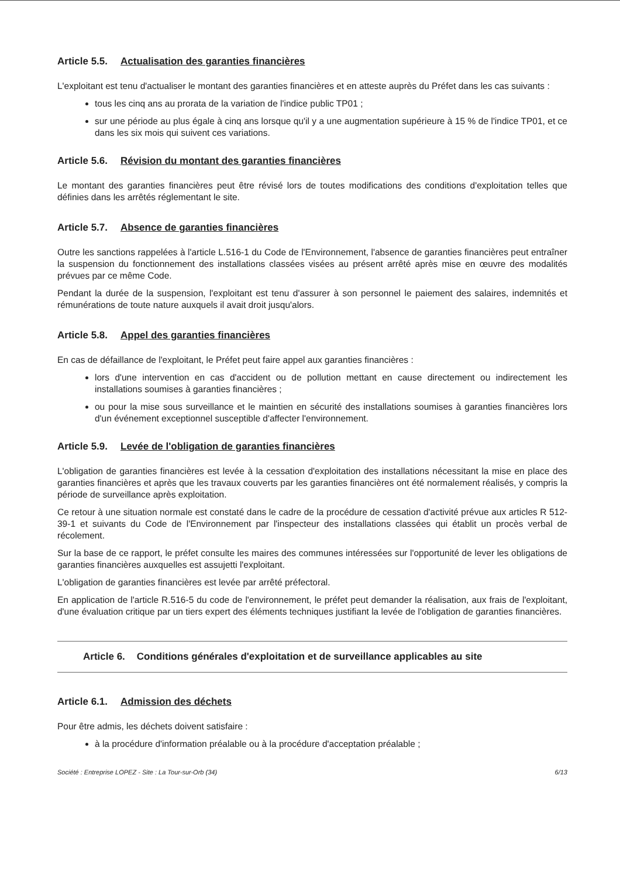Article 5.5. Actualisation des garanties financières
L'exploitant est tenu d'actualiser le montant des garanties financières et en atteste auprès du Préfet dans les cas suivants :
tous les cinq ans au prorata de la variation de l'indice public TP01 ;
sur une période au plus égale à cinq ans lorsque qu'il y a une augmentation supérieure à 15 % de l'indice TP01, et ce dans les six mois qui suivent ces variations.
Article 5.6. Révision du montant des garanties financières
Le montant des garanties financières peut être révisé lors de toutes modifications des conditions d'exploitation telles que définies dans les arrêtés réglementant le site.
Article 5.7. Absence de garanties financières
Outre les sanctions rappelées à l'article L.516-1 du Code de l'Environnement, l'absence de garanties financières peut entraîner la suspension du fonctionnement des installations classées visées au présent arrêté après mise en œuvre des modalités prévues par ce même Code.
Pendant la durée de la suspension, l'exploitant est tenu d'assurer à son personnel le paiement des salaires, indemnités et rémunérations de toute nature auxquels il avait droit jusqu'alors.
Article 5.8. Appel des garanties financières
En cas de défaillance de l'exploitant, le Préfet peut faire appel aux garanties financières :
lors d'une intervention en cas d'accident ou de pollution mettant en cause directement ou indirectement les installations soumises à garanties financières ;
ou pour la mise sous surveillance et le maintien en sécurité des installations soumises à garanties financières lors d'un événement exceptionnel susceptible d'affecter l'environnement.
Article 5.9. Levée de l'obligation de garanties financières
L'obligation de garanties financières est levée à la cessation d'exploitation des installations nécessitant la mise en place des garanties financières et après que les travaux couverts par les garanties financières ont été normalement réalisés, y compris la période de surveillance après exploitation.
Ce retour à une situation normale est constaté dans le cadre de la procédure de cessation d'activité prévue aux articles R 512-39-1 et suivants du Code de l'Environnement par l'inspecteur des installations classées qui établit un procès verbal de récolement.
Sur la base de ce rapport, le préfet consulte les maires des communes intéressées sur l'opportunité de lever les obligations de garanties financières auxquelles est assujetti l'exploitant.
L'obligation de garanties financières est levée par arrêté préfectoral.
En application de l'article R.516-5 du code de l'environnement, le préfet peut demander la réalisation, aux frais de l'exploitant, d'une évaluation critique par un tiers expert des éléments techniques justifiant la levée de l'obligation de garanties financières.
Article 6. Conditions générales d'exploitation et de surveillance applicables au site
Article 6.1. Admission des déchets
Pour être admis, les déchets doivent satisfaire :
à la procédure d'information préalable ou à la procédure d'acceptation préalable ;
Société : Entreprise LOPEZ - Site : La Tour-sur-Orb (34) 6/13